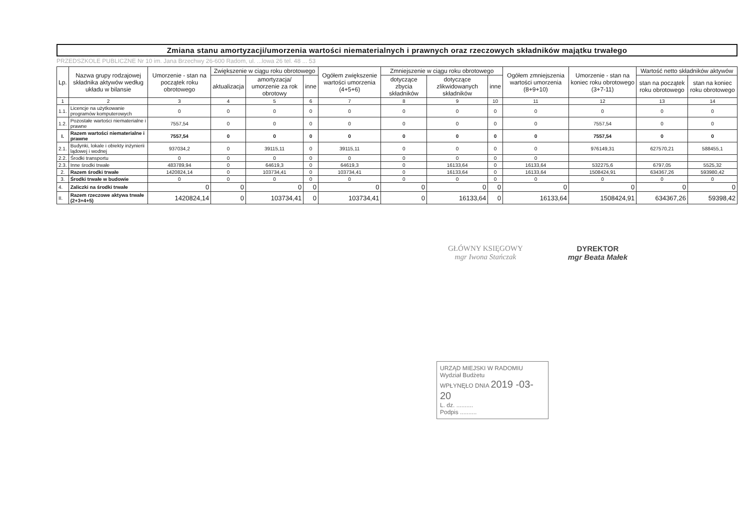Zmiana stanu amortyzacji/umorzenia wartości niematerialnych i prawnych oraz rzeczowych składników majątku trwałego
PRZEDSZKOLE PUBLICZNE Nr 10 im. Jana Brzechwy 26-600 Radom, ul. ...lowa 26 tel. 48 ... 53
| Lp. | Nazwa grupy rodzajowej składnika aktywów według układu w bilansie | Umorzenie - stan na początek roku obrotowego | Zwiększenie w ciągu roku obrotowego | | | Ogółem zwiększenie wartości umorzenia (4+5+6) | Zmniejszenie w ciągu roku obrotowego | | | Ogółem zmniejszenia wartości umorzenia (8+9+10) | Umorzenie - stan na koniec roku obrotowego (3+7-11) | Wartość netto składników aktywów | |
| --- | --- | --- | --- | --- | --- | --- | --- | --- | --- | --- | --- | --- | --- |
| | | | aktualizacja | amortyzacja/ umorzenie za rok obrotowy | inne | | dotyczące zbycia składników | dotyczące zlikwidowanych składników | inne | | | stan na początek roku obrotowego | stan na koniec roku obrotowego |
| 1 | 2 | 3 | 4 | 5 | 6 | 7 | 8 | 9 | 10 | 11 | 12 | 13 | 14 |
| 1.1. | Licencje na użytkowanie programów komputerowych | 0 | 0 | 0 | 0 | 0 | 0 | 0 | 0 | 0 | 0 | 0 | 0 |
| 1.2. | Pozostałe wartości niematerialne i prawne | 7557,54 | 0 | 0 | 0 | 0 | 0 | 0 | 0 | 0 | 7557,54 | 0 | 0 |
| I. | Razem wartości niematerialne i prawne | 7557,54 | 0 | 0 | 0 | 0 | 0 | 0 | 0 | 0 | 7557,54 | 0 | 0 |
| 2.1. | Budynki, lokale i obiekty inżynierii lądowej i wodnej | 937034,2 | 0 | 39115,11 | 0 | 39115,11 | 0 | 0 | 0 | 0 | 976149,31 | 627570,21 | 588455,1 |
| 2.2. | Środki transportu | 0 | 0 | 0 | 0 | 0 | 0 | 0 | 0 | 0 | | | |
| 2.3. | Inne środki trwałe | 483789,94 | 0 | 64619,3 | 0 | 64619,3 | 0 | 16133,64 | 0 | 16133,64 | 532275,6 | 6797,05 | 5525,32 |
| 2. | Razem środki trwałe | 1420824,14 | 0 | 103734,41 | 0 | 103734,41 | 0 | 16133,64 | 0 | 16133,64 | 1508424,91 | 634367,26 | 593980,42 |
| 3. | Środki trwałe w budowie | 0 | 0 | 0 | 0 | 0 | 0 | 0 | 0 | 0 | 0 | 0 | 0 |
| 4. | Zaliczki na środki trwałe | 0 | 0 | 0 | 0 | 0 | 0 | 0 | 0 | 0 | 0 | 0 | 0 |
| II. | Razem rzeczowe aktywa trwałe (2+3+4+5) | 1420824,14 | 0 | 103734,41 | 0 | 103734,41 | 0 | 16133,64 | 0 | 16133,64 | 1508424,91 | 634367,26 | 59398,42 |
GŁÓWNY KSIĘGOWY
mgr Iwona Stańczak
DYREKTOR
mgr Beata Małek
URZĄD MIEJSKI W RADOMIU
Wydział Budżetu
WPŁYNĘŁO DNIA 2019 -03- 20
L. dz. ..........
Podpis ..........